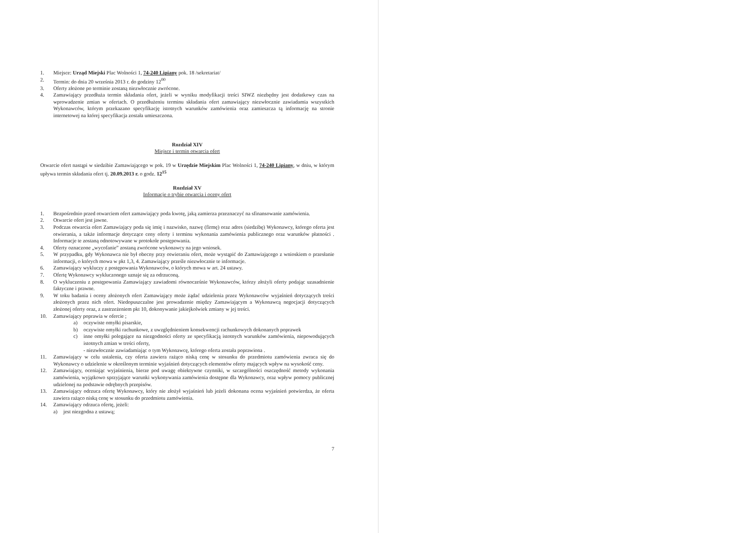1. Miejsce: Urząd Miejski Plac Wolności 1, 74-240 Lipiany pok. 18 /sekretariat/
2. Termin: do dnia 20 września 2013 r. do godziny 12<sup>00</sup>
3. Oferty złożone po terminie zostaną niezwłocznie zwrócone.
4. Zamawiający przedłuża termin składania ofert, jeżeli w wyniku modyfikacji treści SIWZ niezbędny jest dodatkowy czas na wprowadzenie zmian w ofertach. O przedłużeniu terminu składania ofert zamawiający niezwłocznie zawiadamia wszystkich Wykonawców, którym przekazano specyfikację istotnych warunków zamówienia oraz zamieszcza tą informację na stronie internetowej na której specyfikacja została umieszczona.
Rozdział XIV
Miejsce i termin otwarcia ofert
Otwarcie ofert nastąpi w siedzibie Zamawiającego w pok. 19 w Urzędzie Miejskim Plac Wolności 1, 74-240 Lipiany, w dniu, w którym upływa termin składania ofert tj. 20.09.2013 r. o godz. 12<sup>15</sup>
Rozdział XV
Informacje o trybie otwarcia i oceny ofert
1. Bezpośrednio przed otwarciem ofert zamawiający poda kwotę, jaką zamierza przeznaczyć na sfinansowanie zamówienia.
2. Otwarcie ofert jest jawne.
3. Podczas otwarcia ofert Zamawiający poda się imię i nazwisko, nazwę (firmę) oraz adres (siedzibę) Wykonawcy, którego oferta jest otwierania, a także informacje dotyczące ceny oferty i terminu wykonania zamówienia publicznego oraz warunków płatności . Informacje te zostaną odnotowywane w protokole postępowania.
4. Oferty oznaczone „wycofanie” zostaną zwrócone wykonawcy na jego wniosek.
5. W przypadku, gdy Wykonawca nie był obecny przy otwieraniu ofert, może wystąpić do Zamawiającego z wnioskiem o przesłanie informacji, o których mowa w pkt 1,3, 4. Zamawiający prześle niezwłocznie te informacje.
6. Zamawiający wykluczy z postępowania Wykonawców, o których mowa w art. 24 ustawy.
7. Ofertę Wykonawcy wykluczonego uznaje się za odrzuconą.
8. O wykluczeniu z postępowania Zamawiający zawiadomi równocześnie Wykonawców, którzy złożyli oferty podając uzasadnienie faktyczne i prawne.
9. W toku badania i oceny złożonych ofert Zamawiający może żądać udzielenia przez Wykonawców wyjaśnień dotyczących treści złożonych przez nich ofert. Niedopuszczalne jest prowadzenie między Zamawiającym a Wykonawcą negocjacji dotyczących złożonej oferty oraz, z zastrzeżeniem pkt 10, dokonywanie jakiejkolwiek zmiany w jej treści.
10. Zamawiający poprawia w ofercie ;
a) oczywiste omyłki pisarskie,
b) oczywiste omyłki rachunkowe, z uwzględnieniem konsekwencji rachunkowych dokonanych poprawek
c) inne omyłki polegające na niezgodności oferty ze specyfikacją istotnych warunków zamówienia, niepowodujących istotnych zmian w treści oferty,
- niezwłocznie zawiadamiając o tym Wykonawcę, którego oferta została poprawiona .
11. Zamawiający w celu ustalenia, czy oferta zawiera rażąco niską cenę w stosunku do przedmiotu zamówienia zwraca się do Wykonawcy o udzielenie w określonym terminie wyjaśnień dotyczących elementów oferty mających wpływ na wysokość ceny.
12. Zamawiający, oceniając wyjaśnienia, bierze pod uwagę obiektywne czynniki, w szczególności oszczędność metody wykonania zamówienia, wyjątkowo sprzyjające warunki wykonywania zamówienia dostępne dla Wykonawcy, oraz wpływ pomocy publicznej udzielonej na podstawie odrębnych przepisów.
13. Zamawiający odrzuca ofertę Wykonawcy, który nie złożył wyjaśnień lub jeżeli dokonana ocena wyjaśnień potwierdza, że oferta zawiera rażąco niską cenę w stosunku do przedmiotu zamówienia.
14. Zamawiający odrzuca ofertę, jeżeli:
a) jest niezgodna z ustawą;
7